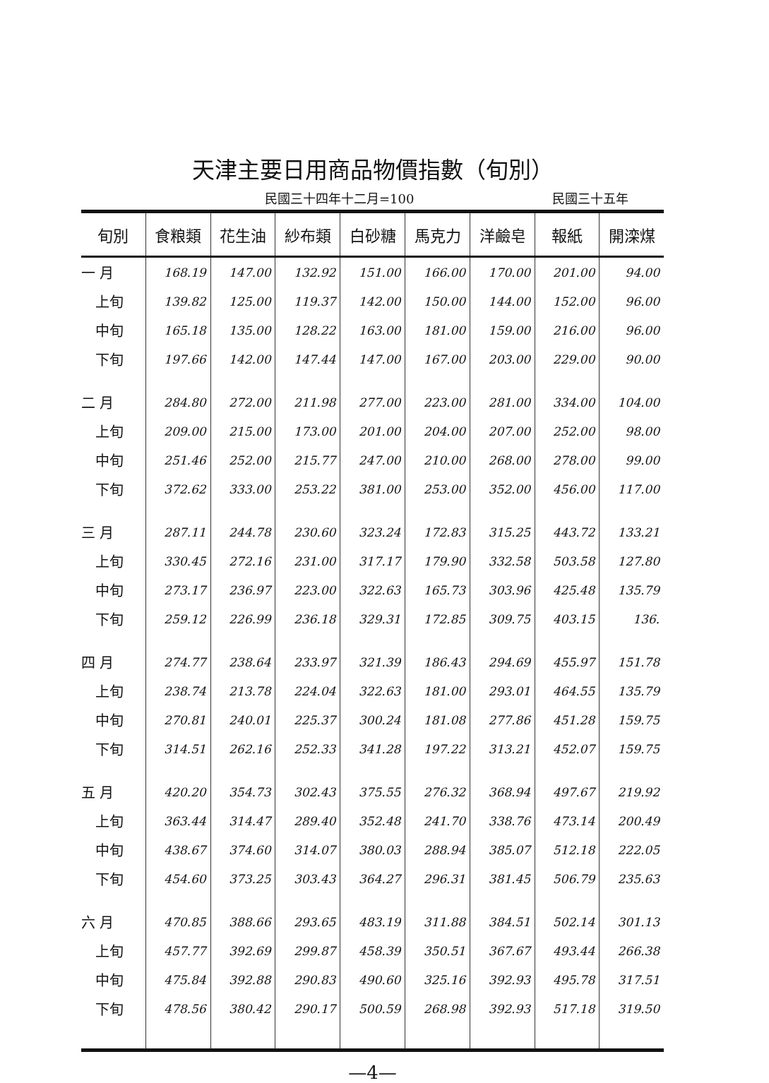天津主要日用商品物價指數（旬別）
民國三十四年十二月=100 民國三十五年
| 旬別 | 食粮類 | 花生油 | 紗布類 | 白砂糖 | 馬克力 | 洋鹼皂 | 報紙 | 開滦煤 |
| --- | --- | --- | --- | --- | --- | --- | --- | --- |
| 一 月 | 168.19 | 147.00 | 132.92 | 151.00 | 166.00 | 170.00 | 201.00 | 94.00 |
| 上旬 | 139.82 | 125.00 | 119.37 | 142.00 | 150.00 | 144.00 | 152.00 | 96.00 |
| 中旬 | 165.18 | 135.00 | 128.22 | 163.00 | 181.00 | 159.00 | 216.00 | 96.00 |
| 下旬 | 197.66 | 142.00 | 147.44 | 147.00 | 167.00 | 203.00 | 229.00 | 90.00 |
| 二 月 | 284.80 | 272.00 | 211.98 | 277.00 | 223.00 | 281.00 | 334.00 | 104.00 |
| 上旬 | 209.00 | 215.00 | 173.00 | 201.00 | 204.00 | 207.00 | 252.00 | 98.00 |
| 中旬 | 251.46 | 252.00 | 215.77 | 247.00 | 210.00 | 268.00 | 278.00 | 99.00 |
| 下旬 | 372.62 | 333.00 | 253.22 | 381.00 | 253.00 | 352.00 | 456.00 | 117.00 |
| 三 月 | 287.11 | 244.78 | 230.60 | 323.24 | 172.83 | 315.25 | 443.72 | 133.21 |
| 上旬 | 330.45 | 272.16 | 231.00 | 317.17 | 179.90 | 332.58 | 503.58 | 127.80 |
| 中旬 | 273.17 | 236.97 | 223.00 | 322.63 | 165.73 | 303.96 | 425.48 | 135.79 |
| 下旬 | 259.12 | 226.99 | 236.18 | 329.31 | 172.85 | 309.75 | 403.15 | 136. |
| 四 月 | 274.77 | 238.64 | 233.97 | 321.39 | 186.43 | 294.69 | 455.97 | 151.78 |
| 上旬 | 238.74 | 213.78 | 224.04 | 322.63 | 181.00 | 293.01 | 464.55 | 135.79 |
| 中旬 | 270.81 | 240.01 | 225.37 | 300.24 | 181.08 | 277.86 | 451.28 | 159.75 |
| 下旬 | 314.51 | 262.16 | 252.33 | 341.28 | 197.22 | 313.21 | 452.07 | 159.75 |
| 五 月 | 420.20 | 354.73 | 302.43 | 375.55 | 276.32 | 368.94 | 497.67 | 219.92 |
| 上旬 | 363.44 | 314.47 | 289.40 | 352.48 | 241.70 | 338.76 | 473.14 | 200.49 |
| 中旬 | 438.67 | 374.60 | 314.07 | 380.03 | 288.94 | 385.07 | 512.18 | 222.05 |
| 下旬 | 454.60 | 373.25 | 303.43 | 364.27 | 296.31 | 381.45 | 506.79 | 235.63 |
| 六 月 | 470.85 | 388.66 | 293.65 | 483.19 | 311.88 | 384.51 | 502.14 | 301.13 |
| 上旬 | 457.77 | 392.69 | 299.87 | 458.39 | 350.51 | 367.67 | 493.44 | 266.38 |
| 中旬 | 475.84 | 392.88 | 290.83 | 490.60 | 325.16 | 392.93 | 495.78 | 317.51 |
| 下旬 | 478.56 | 380.42 | 290.17 | 500.59 | 268.98 | 392.93 | 517.18 | 319.50 |
—4—